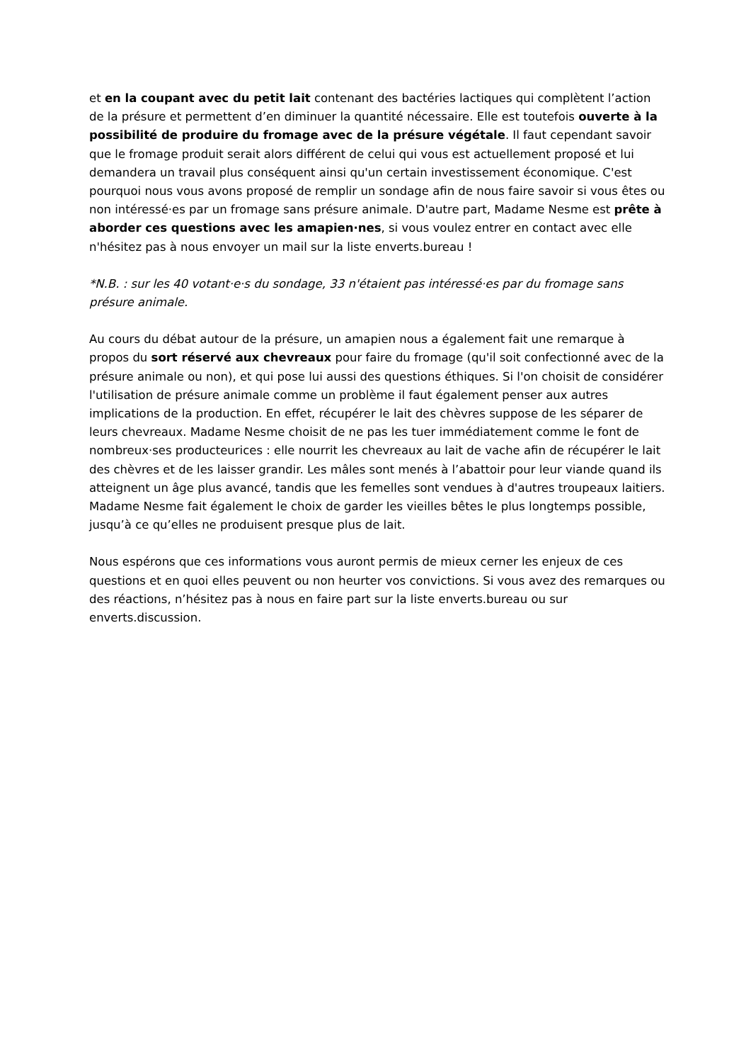et en la coupant avec du petit lait contenant des bactéries lactiques qui complètent l’action de la présure et permettent d’en diminuer la quantité nécessaire. Elle est toutefois ouverte à la possibilité de produire du fromage avec de la présure végétale. Il faut cependant savoir que le fromage produit serait alors différent de celui qui vous est actuellement proposé et lui demandera un travail plus conséquent ainsi qu'un certain investissement économique. C'est pourquoi nous vous avons proposé de remplir un sondage afin de nous faire savoir si vous êtes ou non intéressé·es par un fromage sans présure animale. D'autre part, Madame Nesme est prête à aborder ces questions avec les amapien·nes, si vous voulez entrer en contact avec elle n'hésitez pas à nous envoyer un mail sur la liste enverts.bureau !
*N.B. : sur les 40 votant·e·s du sondage, 33 n'étaient pas intéressé·es par du fromage sans présure animale.
Au cours du débat autour de la présure, un amapien nous a également fait une remarque à propos du sort réservé aux chevreaux pour faire du fromage (qu'il soit confectionné avec de la présure animale ou non), et qui pose lui aussi des questions éthiques. Si l'on choisit de considérer l'utilisation de présure animale comme un problème il faut également penser aux autres implications de la production. En effet, récupérer le lait des chèvres suppose de les séparer de leurs chevreaux. Madame Nesme choisit de ne pas les tuer immédiatement comme le font de nombreux·ses producteurices : elle nourrit les chevreaux au lait de vache afin de récupérer le lait des chèvres et de les laisser grandir. Les mâles sont menés à l’abattoir pour leur viande quand ils atteignent un âge plus avancé, tandis que les femelles sont vendues à d'autres troupeaux laitiers. Madame Nesme fait également le choix de garder les vieilles bêtes le plus longtemps possible, jusqu’à ce qu’elles ne produisent presque plus de lait.
Nous espérons que ces informations vous auront permis de mieux cerner les enjeux de ces questions et en quoi elles peuvent ou non heurter vos convictions. Si vous avez des remarques ou des réactions, n’hésitez pas à nous en faire part sur la liste enverts.bureau ou sur enverts.discussion.